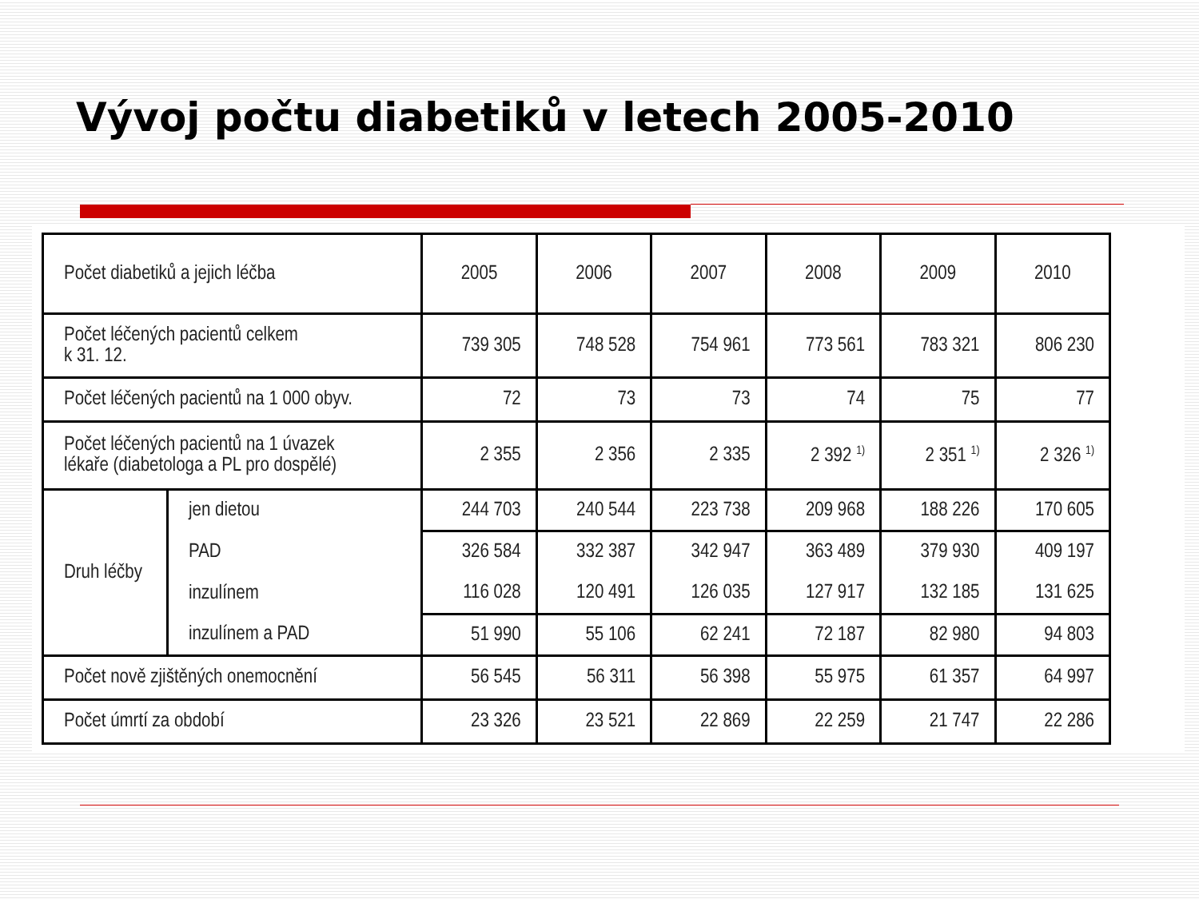Vývoj počtu diabetiků v letech 2005-2010
| Počet diabetiků a jejich léčba | | 2005 | 2006 | 2007 | 2008 | 2009 | 2010 |
| --- | --- | --- | --- | --- | --- | --- | --- |
| Počet léčených pacientů celkem k 31. 12. | | 739 305 | 748 528 | 754 961 | 773 561 | 783 321 | 806 230 |
| Počet léčených pacientů na 1 000 obyv. | | 72 | 73 | 73 | 74 | 75 | 77 |
| Počet léčených pacientů na 1 úvazek lékaře (diabetologa a PL pro dospělé) | | 2 355 | 2 356 | 2 335 | 2 392 <sup>1)</sup> | 2 351 <sup>1)</sup> | 2 326 <sup>1)</sup> |
| Druh léčby | jen dietou | 244 703 | 240 544 | 223 738 | 209 968 | 188 226 | 170 605 |
| | PAD | 326 584 | 332 387 | 342 947 | 363 489 | 379 930 | 409 197 |
| | inzulínem | 116 028 | 120 491 | 126 035 | 127 917 | 132 185 | 131 625 |
| | inzulínem a PAD | 51 990 | 55 106 | 62 241 | 72 187 | 82 980 | 94 803 |
| Počet nově zjištěných onemocnění | | 56 545 | 56 311 | 56 398 | 55 975 | 61 357 | 64 997 |
| Počet úmrtí za období | | 23 326 | 23 521 | 22 869 | 22 259 | 21 747 | 22 286 |